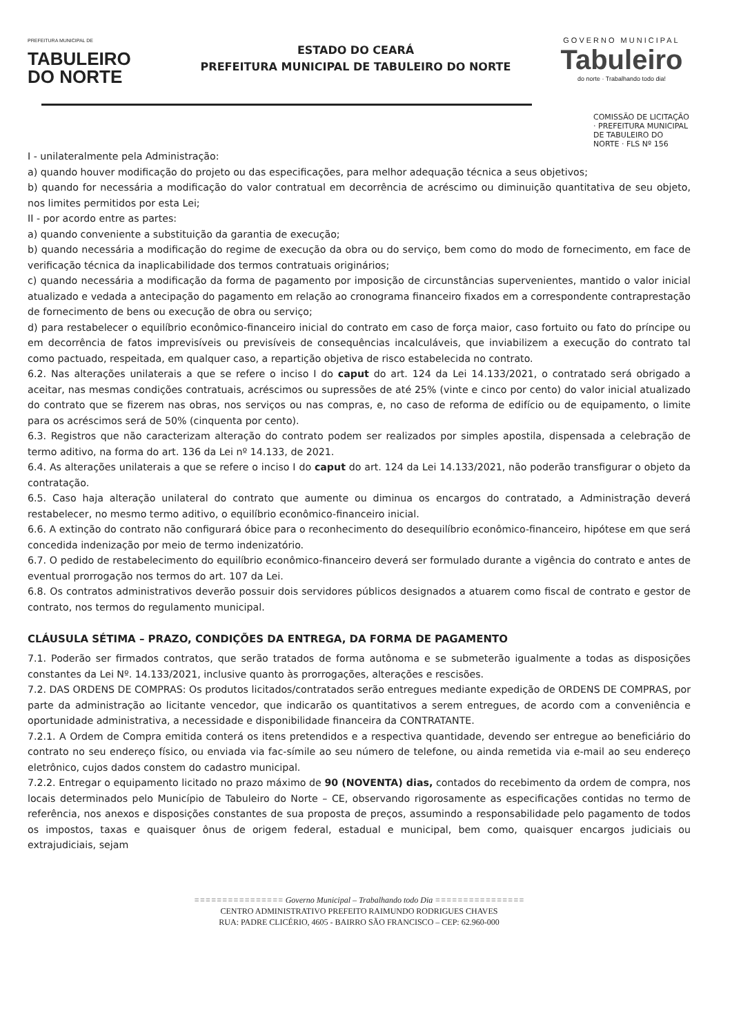PREFEITURA MUNICIPAL DE
TABULEIRO
DO NORTE
ESTADO DO CEARÁ
PREFEITURA MUNICIPAL DE TABULEIRO DO NORTE
GOVERNO MUNICIPAL
Tabuleiro
do norte · Trabalhando todo dia!
COMISSÃO DE LICITAÇÃO · PREFEITURA MUNICIPAL DE TABULEIRO DO NORTE · FLS Nº 156
I - unilateralmente pela Administração:
a) quando houver modificação do projeto ou das especificações, para melhor adequação técnica a seus objetivos;
b) quando for necessária a modificação do valor contratual em decorrência de acréscimo ou diminuição quantitativa de seu objeto, nos limites permitidos por esta Lei;
II - por acordo entre as partes:
a) quando conveniente a substituição da garantia de execução;
b) quando necessária a modificação do regime de execução da obra ou do serviço, bem como do modo de fornecimento, em face de verificação técnica da inaplicabilidade dos termos contratuais originários;
c) quando necessária a modificação da forma de pagamento por imposição de circunstâncias supervenientes, mantido o valor inicial atualizado e vedada a antecipação do pagamento em relação ao cronograma financeiro fixados em a correspondente contraprestação de fornecimento de bens ou execução de obra ou serviço;
d) para restabelecer o equilíbrio econômico-financeiro inicial do contrato em caso de força maior, caso fortuito ou fato do príncipe ou em decorrência de fatos imprevisíveis ou previsíveis de consequências incalculáveis, que inviabilizem a execução do contrato tal como pactuado, respeitada, em qualquer caso, a repartição objetiva de risco estabelecida no contrato.
6.2. Nas alterações unilaterais a que se refere o inciso I do caput do art. 124 da Lei 14.133/2021, o contratado será obrigado a aceitar, nas mesmas condições contratuais, acréscimos ou supressões de até 25% (vinte e cinco por cento) do valor inicial atualizado do contrato que se fizerem nas obras, nos serviços ou nas compras, e, no caso de reforma de edifício ou de equipamento, o limite para os acréscimos será de 50% (cinquenta por cento).
6.3. Registros que não caracterizam alteração do contrato podem ser realizados por simples apostila, dispensada a celebração de termo aditivo, na forma do art. 136 da Lei nº 14.133, de 2021.
6.4. As alterações unilaterais a que se refere o inciso I do caput do art. 124 da Lei 14.133/2021, não poderão transfigurar o objeto da contratação.
6.5. Caso haja alteração unilateral do contrato que aumente ou diminua os encargos do contratado, a Administração deverá restabelecer, no mesmo termo aditivo, o equilíbrio econômico-financeiro inicial.
6.6. A extinção do contrato não configurará óbice para o reconhecimento do desequilíbrio econômico-financeiro, hipótese em que será concedida indenização por meio de termo indenizatório.
6.7. O pedido de restabelecimento do equilíbrio econômico-financeiro deverá ser formulado durante a vigência do contrato e antes de eventual prorrogação nos termos do art. 107 da Lei.
6.8. Os contratos administrativos deverão possuir dois servidores públicos designados a atuarem como fiscal de contrato e gestor de contrato, nos termos do regulamento municipal.
CLÁUSULA SÉTIMA – PRAZO, CONDIÇÕES DA ENTREGA, DA FORMA DE PAGAMENTO
7.1. Poderão ser firmados contratos, que serão tratados de forma autônoma e se submeterão igualmente a todas as disposições constantes da Lei Nº. 14.133/2021, inclusive quanto às prorrogações, alterações e rescisões.
7.2. DAS ORDENS DE COMPRAS: Os produtos licitados/contratados serão entregues mediante expedição de ORDENS DE COMPRAS, por parte da administração ao licitante vencedor, que indicarão os quantitativos a serem entregues, de acordo com a conveniência e oportunidade administrativa, a necessidade e disponibilidade financeira da CONTRATANTE.
7.2.1. A Ordem de Compra emitida conterá os itens pretendidos e a respectiva quantidade, devendo ser entregue ao beneficiário do contrato no seu endereço físico, ou enviada via fac-símile ao seu número de telefone, ou ainda remetida via e-mail ao seu endereço eletrônico, cujos dados constem do cadastro municipal.
7.2.2. Entregar o equipamento licitado no prazo máximo de 90 (NOVENTA) dias, contados do recebimento da ordem de compra, nos locais determinados pelo Município de Tabuleiro do Norte – CE, observando rigorosamente as especificações contidas no termo de referência, nos anexos e disposições constantes de sua proposta de preços, assumindo a responsabilidade pelo pagamento de todos os impostos, taxas e quaisquer ônus de origem federal, estadual e municipal, bem como, quaisquer encargos judiciais ou extrajudiciais, sejam
================ Governo Municipal – Trabalhando todo Dia ================
CENTRO ADMINISTRATIVO PREFEITO RAIMUNDO RODRIGUES CHAVES
RUA: PADRE CLICÉRIO, 4605 - BAIRRO SÃO FRANCISCO – CEP: 62.960-000